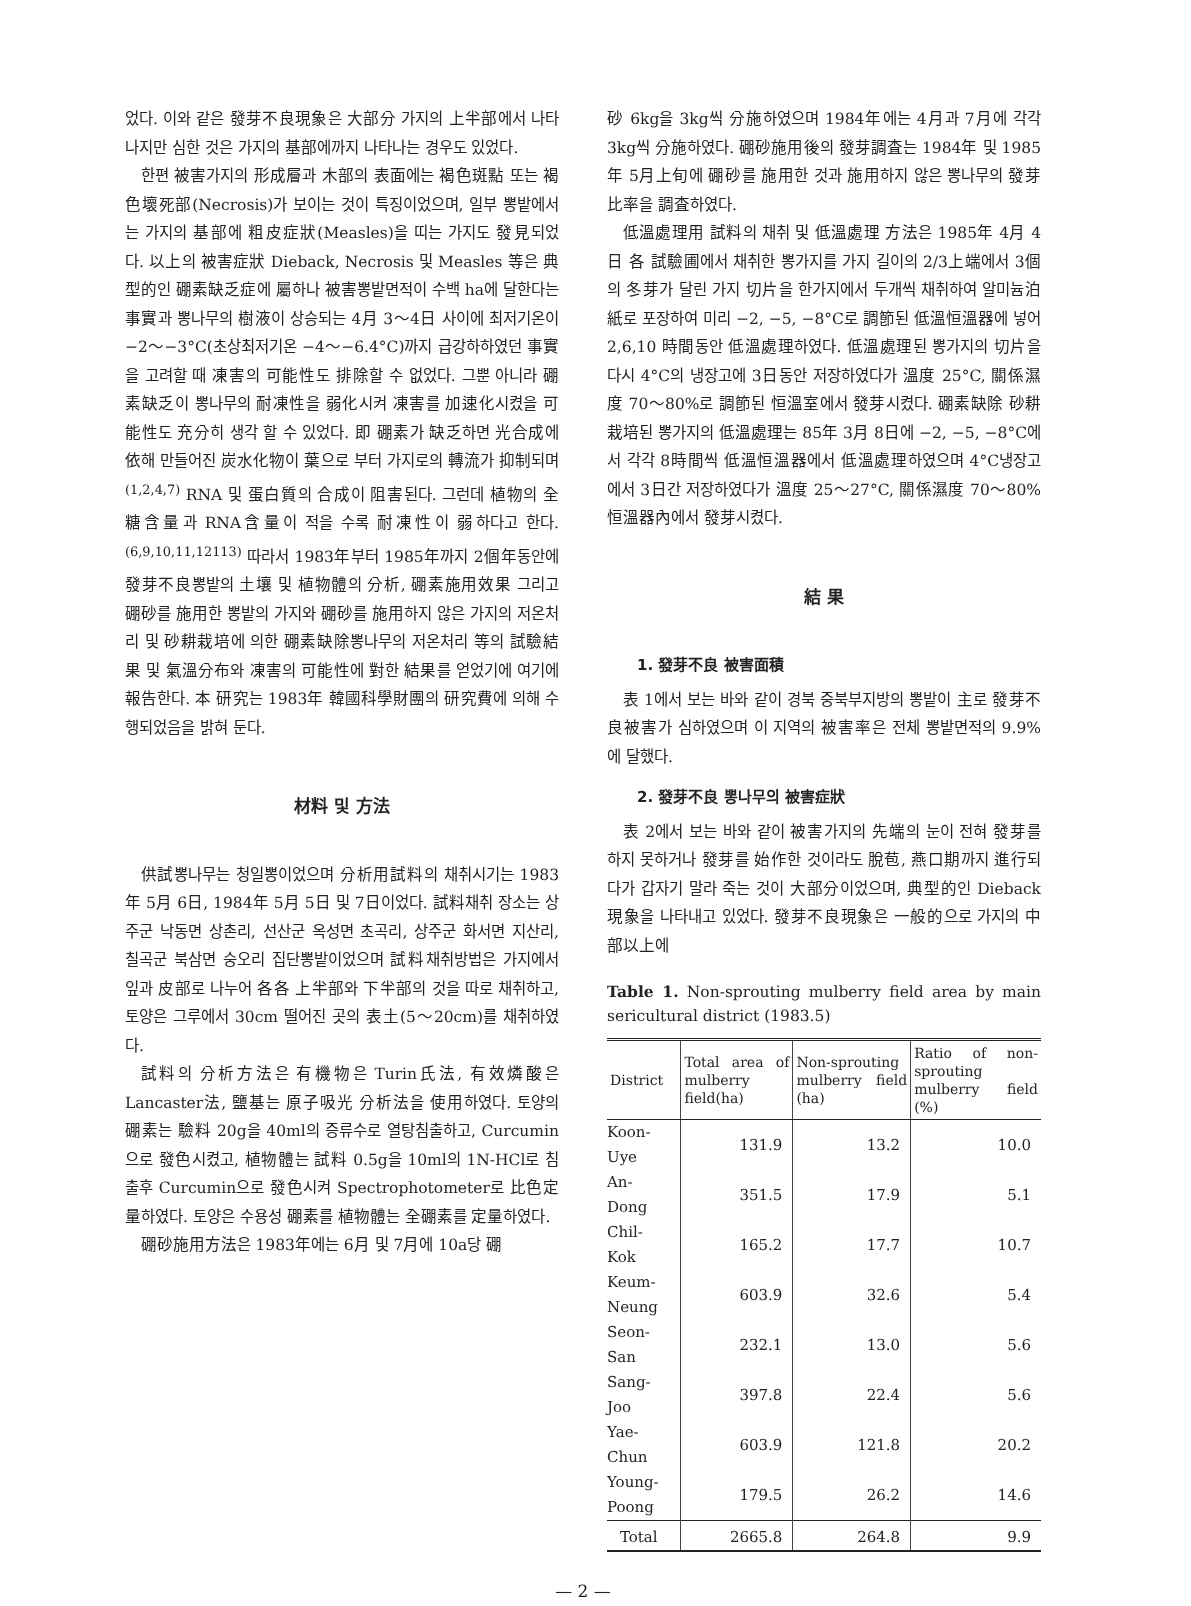었다. 이와 같은 發芽不良現象은 大部分 가지의 上半部에서 나타나지만 심한 것은 가지의 基部에까지 나타나는 경우도 있었다.
한편 被害가지의 形成層과 木部의 表面에는 褐色斑點 또는 褐色壞死部(Necrosis)가 보이는 것이 특징이었으며, 일부 뽕밭에서는 가지의 基部에 粗皮症狀(Measles)을 띠는 가지도 發見되었다. 以上의 被害症狀 Dieback, Necrosis 및 Measles 等은 典型的인 硼素缺乏症에 屬하나 被害뽕밭면적이 수백 ha에 달한다는 事實과 뽕나무의 樹液이 상승되는 4月 3～4日 사이에 최저기온이 −2～−3°C(초상최저기온 −4～−6.4°C)까지 급강하하였던 事實을 고려할 때 凍害의 可能性도 排除할 수 없었다. 그뿐 아니라 硼素缺乏이 뽕나무의 耐凍性을 弱化시켜 凍害를 加速化시켰을 可能性도 充分히 생각 할 수 있었다. 即 硼素가 缺乏하면 光合成에 依해 만들어진 炭水化物이 葉으로 부터 가지로의 轉流가 抑制되며<sup>(1,2,4,7)</sup> RNA 및 蛋白質의 合成이 阻害된다. 그런데 植物의 全糖含量과 RNA含量이 적을 수록 耐凍性이 弱하다고 한다.<sup>(6,9,10,11,12113)</sup> 따라서 1983年부터 1985年까지 2個年동안에 發芽不良뽕밭의 土壤 및 植物體의 分析, 硼素施用效果 그리고 硼砂를 施用한 뽕밭의 가지와 硼砂를 施用하지 않은 가지의 저온처리 및 砂耕栽培에 의한 硼素缺除뽕나무의 저온처리 等의 試驗結果 및 氣溫分布와 凍害의 可能性에 對한 結果를 얻었기에 여기에 報告한다. 本 研究는 1983年 韓國科學財團의 研究費에 의해 수행되었음을 밝혀 둔다.
材料 및 方法
供試뽕나무는 청일뽕이었으며 分析用試料의 채취시기는 1983年 5月 6日, 1984年 5月 5日 및 7日이었다. 試料채취 장소는 상주군 낙동면 상촌리, 선산군 옥성면 초곡리, 상주군 화서면 지산리, 칠곡군 북삼면 숭오리 집단뽕밭이었으며 試料채취방법은 가지에서 잎과 皮部로 나누어 各各 上半部와 下半部의 것을 따로 채취하고, 토양은 그루에서 30cm 떨어진 곳의 表土(5～20cm)를 채취하였다.
試料의 分析方法은 有機物은 Turin氏法, 有效燐酸은 Lancaster法, 鹽基는 原子吸光 分析法을 使用하였다. 토양의 硼素는 驗料 20g을 40ml의 증류수로 열탕침출하고, Curcumin으로 發色시켰고, 植物體는 試料 0.5g을 10ml의 1N-HCl로 침출후 Curcumin으로 發色시켜 Spectrophotometer로 比色定量하였다. 토양은 수용성 硼素를 植物體는 全硼素를 定量하였다.
硼砂施用方法은 1983年에는 6月 및 7月에 10a당 硼
砂 6kg을 3kg씩 分施하였으며 1984年에는 4月과 7月에 각각 3kg씩 分施하였다. 硼砂施用後의 發芽調査는 1984年 및 1985年 5月上旬에 硼砂를 施用한 것과 施用하지 않은 뽕나무의 發芽比率을 調査하였다.
低溫處理用 試料의 채취 및 低溫處理 方法은 1985年 4月 4日 各 試驗圃에서 채취한 뽕가지를 가지 길이의 2/3上端에서 3個의 冬芽가 달린 가지 切片을 한가지에서 두개씩 채취하여 알미늄泊紙로 포장하여 미리 −2, −5, −8°C로 調節된 低溫恒溫器에 넣어 2,6,10 時間동안 低溫處理하였다. 低溫處理된 뽕가지의 切片을 다시 4°C의 냉장고에 3日동안 저장하였다가 溫度 25°C, 關係濕度 70～80%로 調節된 恒溫室에서 發芽시켰다. 硼素缺除 砂耕栽培된 뽕가지의 低溫處理는 85年 3月 8日에 −2, −5, −8°C에서 각각 8時間씩 低溫恒溫器에서 低溫處理하였으며 4°C냉장고에서 3日간 저장하였다가 溫度 25～27°C, 關係濕度 70～80% 恒溫器內에서 發芽시켰다.
結 果
1. 發芽不良 被害面積
表 1에서 보는 바와 같이 경북 중북부지방의 뽕밭이 主로 發芽不良被害가 심하였으며 이 지역의 被害率은 전체 뽕밭면적의 9.9%에 달했다.
2. 發芽不良 뽕나무의 被害症狀
表 2에서 보는 바와 같이 被害가지의 先端의 눈이 전혀 發芽를 하지 못하거나 發芽를 始作한 것이라도 脫苞, 燕口期까지 進行되다가 갑자기 말라 죽는 것이 大部分이었으며, 典型的인 Dieback現象을 나타내고 있었다. 發芽不良現象은 一般的으로 가지의 中部以上에
Table 1. Non-sprouting mulberry field area by main sericultural district (1983.5)
| District | Total area of mulberry field(ha) | Non-sprouting mulberry field (ha) | Ratio of non-sprouting mulberry field (%) |
| --- | --- | --- | --- |
| Koon-Uye | 131.9 | 13.2 | 10.0 |
| An-Dong | 351.5 | 17.9 | 5.1 |
| Chil-Kok | 165.2 | 17.7 | 10.7 |
| Keum-Neung | 603.9 | 32.6 | 5.4 |
| Seon-San | 232.1 | 13.0 | 5.6 |
| Sang-Joo | 397.8 | 22.4 | 5.6 |
| Yae-Chun | 603.9 | 121.8 | 20.2 |
| Young-Poong | 179.5 | 26.2 | 14.6 |
| Total | 2665.8 | 264.8 | 9.9 |
— 2 —